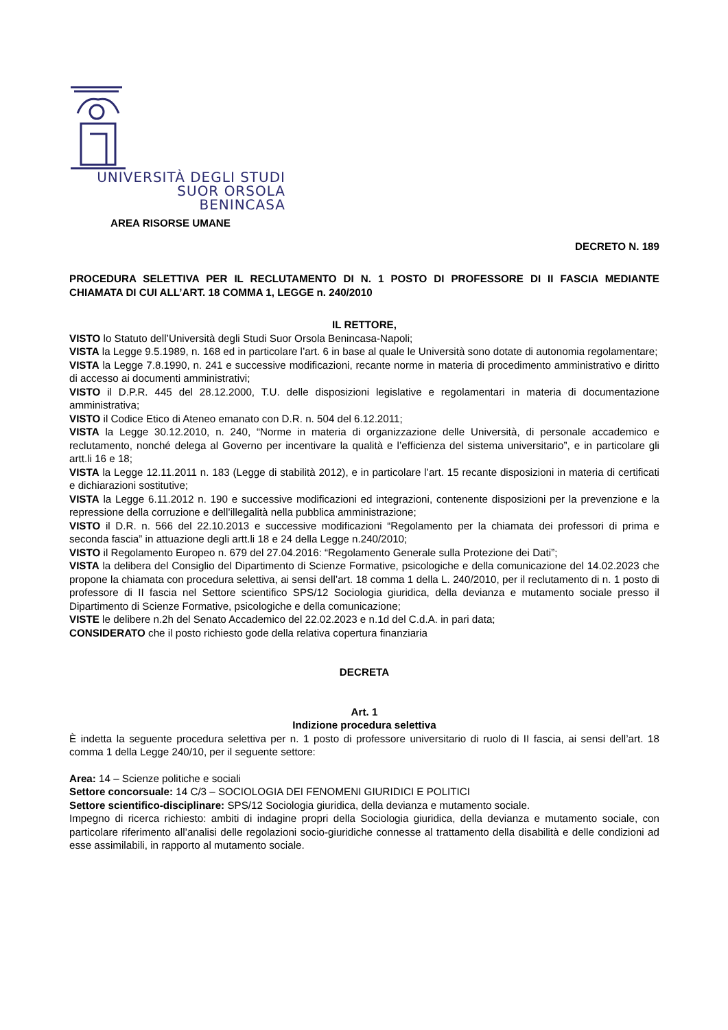UNIVERSITÀ DEGLI STUDI
SUOR ORSOLA
BENINCASA
AREA RISORSE UMANE
DECRETO N. 189
PROCEDURA SELETTIVA PER IL RECLUTAMENTO DI N. 1 POSTO DI PROFESSORE DI II FASCIA MEDIANTE CHIAMATA DI CUI ALL’ART. 18 COMMA 1, LEGGE n. 240/2010
IL RETTORE,
VISTO lo Statuto dell’Università degli Studi Suor Orsola Benincasa-Napoli;
VISTA la Legge 9.5.1989, n. 168 ed in particolare l’art. 6 in base al quale le Università sono dotate di autonomia regolamentare;
VISTA la Legge 7.8.1990, n. 241 e successive modificazioni, recante norme in materia di procedimento amministrativo e diritto di accesso ai documenti amministrativi;
VISTO il D.P.R. 445 del 28.12.2000, T.U. delle disposizioni legislative e regolamentari in materia di documentazione amministrativa;
VISTO il Codice Etico di Ateneo emanato con D.R. n. 504 del 6.12.2011;
VISTA la Legge 30.12.2010, n. 240, “Norme in materia di organizzazione delle Università, di personale accademico e reclutamento, nonché delega al Governo per incentivare la qualità e l’efficienza del sistema universitario”, e in particolare gli artt.li 16 e 18;
VISTA la Legge 12.11.2011 n. 183 (Legge di stabilità 2012), e in particolare l’art. 15 recante disposizioni in materia di certificati e dichiarazioni sostitutive;
VISTA la Legge 6.11.2012 n. 190 e successive modificazioni ed integrazioni, contenente disposizioni per la prevenzione e la repressione della corruzione e dell’illegalità nella pubblica amministrazione;
VISTO il D.R. n. 566 del 22.10.2013 e successive modificazioni “Regolamento per la chiamata dei professori di prima e seconda fascia” in attuazione degli artt.li 18 e 24 della Legge n.240/2010;
VISTO il Regolamento Europeo n. 679 del 27.04.2016: “Regolamento Generale sulla Protezione dei Dati”;
VISTA la delibera del Consiglio del Dipartimento di Scienze Formative, psicologiche e della comunicazione del 14.02.2023 che propone la chiamata con procedura selettiva, ai sensi dell’art. 18 comma 1 della L. 240/2010, per il reclutamento di n. 1 posto di professore di II fascia nel Settore scientifico SPS/12 Sociologia giuridica, della devianza e mutamento sociale presso il Dipartimento di Scienze Formative, psicologiche e della comunicazione;
VISTE le delibere n.2h del Senato Accademico del 22.02.2023 e n.1d del C.d.A. in pari data;
CONSIDERATO che il posto richiesto gode della relativa copertura finanziaria
DECRETA
Art. 1
Indizione procedura selettiva
È indetta la seguente procedura selettiva per n. 1 posto di professore universitario di ruolo di II fascia, ai sensi dell’art. 18 comma 1 della Legge 240/10, per il seguente settore:
Area: 14 – Scienze politiche e sociali
Settore concorsuale: 14 C/3 – SOCIOLOGIA DEI FENOMENI GIURIDICI E POLITICI
Settore scientifico-disciplinare: SPS/12 Sociologia giuridica, della devianza e mutamento sociale.
Impegno di ricerca richiesto: ambiti di indagine propri della Sociologia giuridica, della devianza e mutamento sociale, con particolare riferimento all’analisi delle regolazioni socio-giuridiche connesse al trattamento della disabilità e delle condizioni ad esse assimilabili, in rapporto al mutamento sociale.